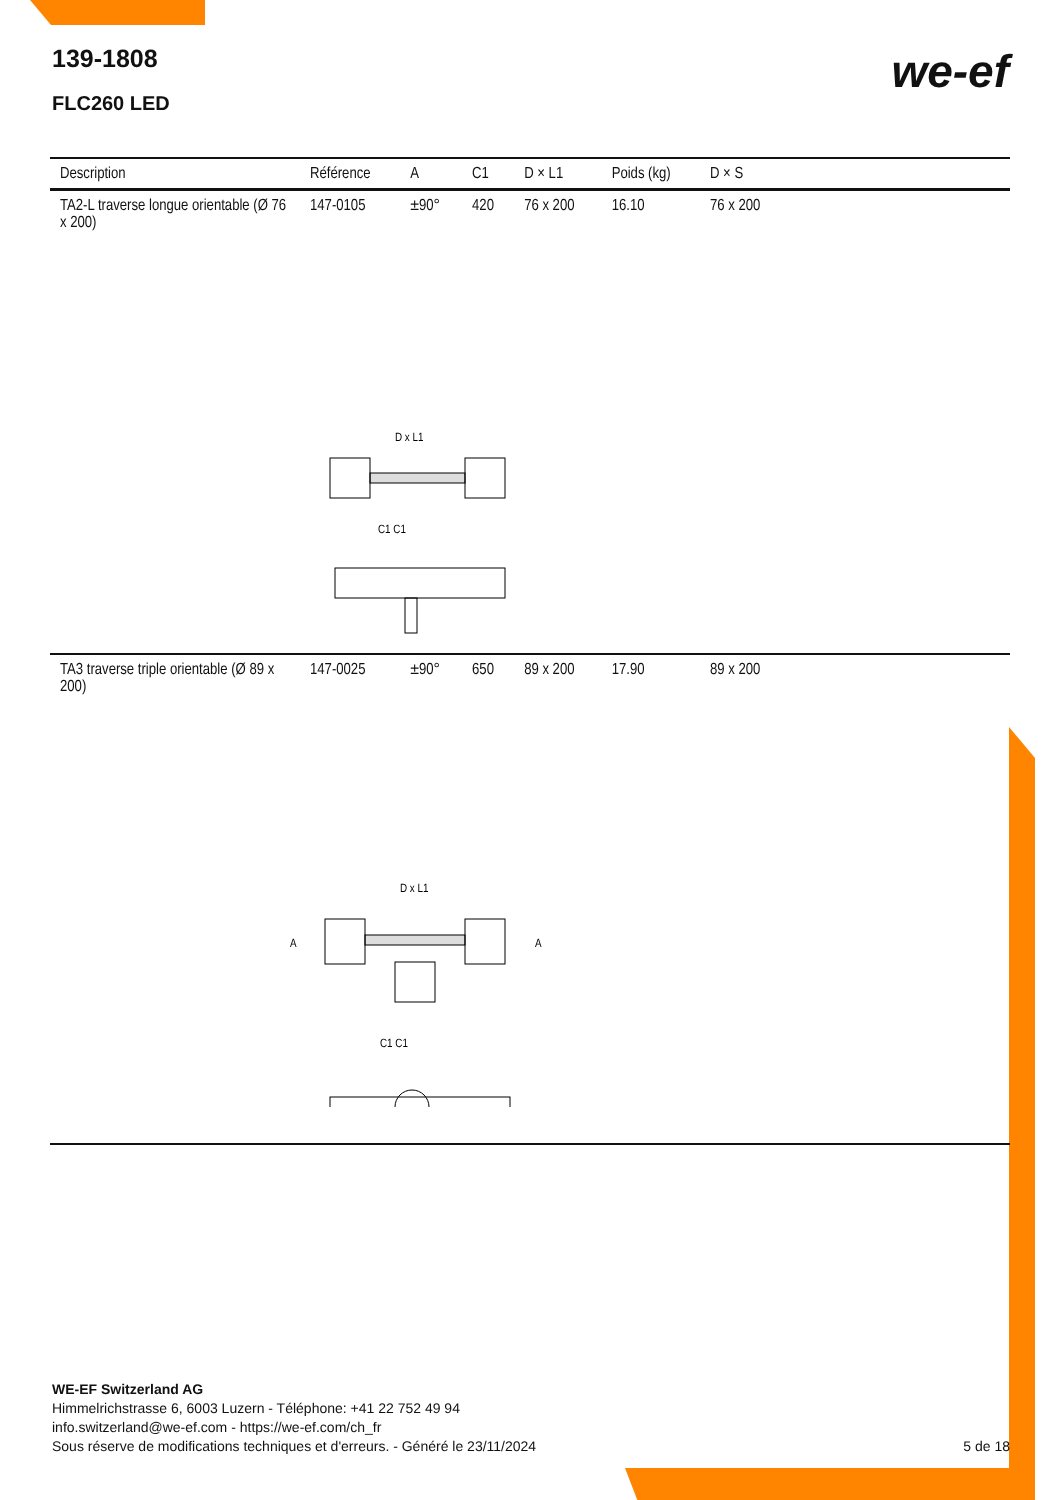139-1808
FLC260 LED
we-ef
| Description | Référence | A | C1 | D × L1 | Poids (kg) | D × S |
| --- | --- | --- | --- | --- | --- | --- |
| TA2-L traverse longue orientable (Ø 76 x 200) | 147-0105 | ±90° | 420 | 76 x 200 | 16.10 | 76 x 200 |
| D x L1 C1 C1 | | | | | | |
| TA3 traverse triple orientable (Ø 89 x 200) | 147-0025 | ±90° | 650 | 89 x 200 | 17.90 | 89 x 200 |
| D x L1 A A C1 C1 | | | | | | |
WE-EF Switzerland AG
Himmelrichstrasse 6, 6003 Luzern - Téléphone: +41 22 752 49 94
info.switzerland@we-ef.com - https://we-ef.com/ch_fr
Sous réserve de modifications techniques et d'erreurs. - Généré le 23/11/2024
5 de 18